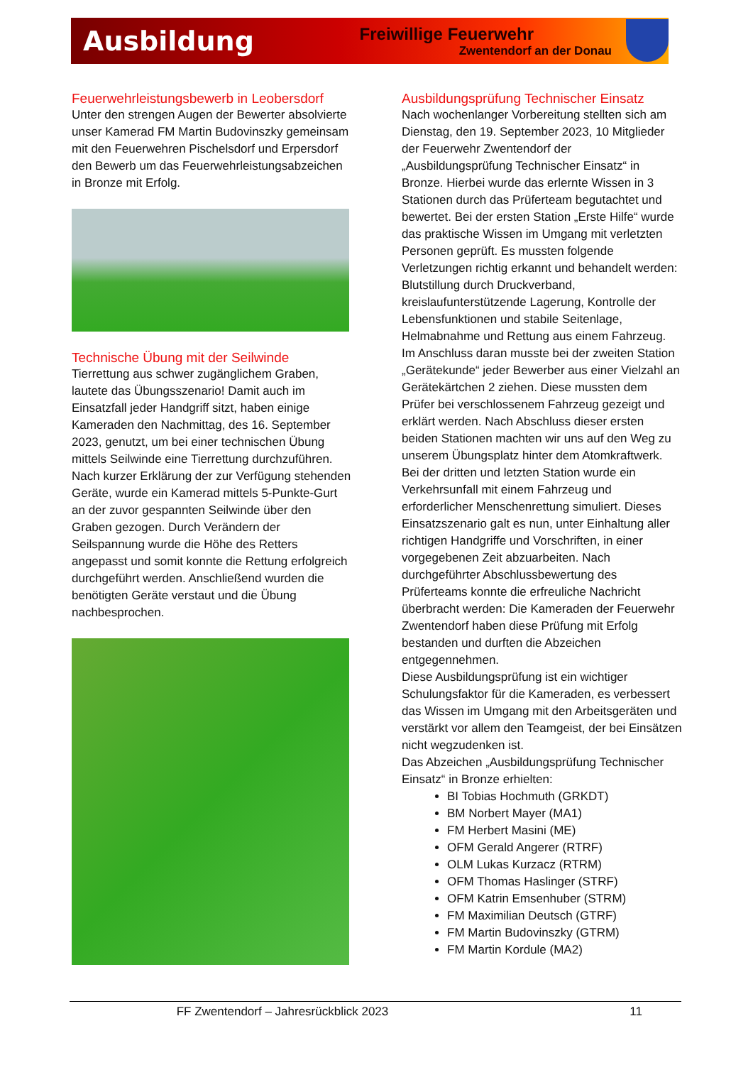Ausbildung
Freiwillige Feuerwehr
Zwentendorf an der Donau
Feuerwehrleistungsbewerb in Leobersdorf
Unter den strengen Augen der Bewerter absolvierte unser Kamerad FM Martin Budovinszky gemeinsam mit den Feuerwehren Pischelsdorf und Erpersdorf den Bewerb um das Feuerwehrleistungsabzeichen in Bronze mit Erfolg.
Technische Übung mit der Seilwinde
Tierrettung aus schwer zugänglichem Graben, lautete das Übungsszenario! Damit auch im Einsatzfall jeder Handgriff sitzt, haben einige Kameraden den Nachmittag, des 16. September 2023, genutzt, um bei einer technischen Übung mittels Seilwinde eine Tierrettung durchzuführen. Nach kurzer Erklärung der zur Verfügung stehenden Geräte, wurde ein Kamerad mittels 5-Punkte-Gurt an der zuvor gespannten Seilwinde über den Graben gezogen. Durch Verändern der Seilspannung wurde die Höhe des Retters angepasst und somit konnte die Rettung erfolgreich durchgeführt werden. Anschließend wurden die benötigten Geräte verstaut und die Übung nachbesprochen.
Ausbildungsprüfung Technischer Einsatz
Nach wochenlanger Vorbereitung stellten sich am Dienstag, den 19. September 2023, 10 Mitglieder der Feuerwehr Zwentendorf der „Ausbildungsprüfung Technischer Einsatz“ in Bronze. Hierbei wurde das erlernte Wissen in 3 Stationen durch das Prüferteam begutachtet und bewertet. Bei der ersten Station „Erste Hilfe“ wurde das praktische Wissen im Umgang mit verletzten Personen geprüft. Es mussten folgende Verletzungen richtig erkannt und behandelt werden: Blutstillung durch Druckverband, kreislaufunterstützende Lagerung, Kontrolle der Lebensfunktionen und stabile Seitenlage, Helmabnahme und Rettung aus einem Fahrzeug. Im Anschluss daran musste bei der zweiten Station „Gerätekunde“ jeder Bewerber aus einer Vielzahl an Gerätekärtchen 2 ziehen. Diese mussten dem Prüfer bei verschlossenem Fahrzeug gezeigt und erklärt werden. Nach Abschluss dieser ersten beiden Stationen machten wir uns auf den Weg zu unserem Übungsplatz hinter dem Atomkraftwerk. Bei der dritten und letzten Station wurde ein Verkehrsunfall mit einem Fahrzeug und erforderlicher Menschenrettung simuliert. Dieses Einsatzszenario galt es nun, unter Einhaltung aller richtigen Handgriffe und Vorschriften, in einer vorgegebenen Zeit abzuarbeiten. Nach durchgeführter Abschlussbewertung des Prüferteams konnte die erfreuliche Nachricht überbracht werden: Die Kameraden der Feuerwehr Zwentendorf haben diese Prüfung mit Erfolg bestanden und durften die Abzeichen entgegennehmen.
Diese Ausbildungsprüfung ist ein wichtiger Schulungsfaktor für die Kameraden, es verbessert das Wissen im Umgang mit den Arbeitsgeräten und verstärkt vor allem den Teamgeist, der bei Einsätzen nicht wegzudenken ist.
Das Abzeichen „Ausbildungsprüfung Technischer Einsatz“ in Bronze erhielten:
BI Tobias Hochmuth (GRKDT)
BM Norbert Mayer (MA1)
FM Herbert Masini (ME)
OFM Gerald Angerer (RTRF)
OLM Lukas Kurzacz (RTRM)
OFM Thomas Haslinger (STRF)
OFM Katrin Emsenhuber (STRM)
FM Maximilian Deutsch (GTRF)
FM Martin Budovinszky (GTRM)
FM Martin Kordule (MA2)
FF Zwentendorf – Jahresrückblick 2023
11